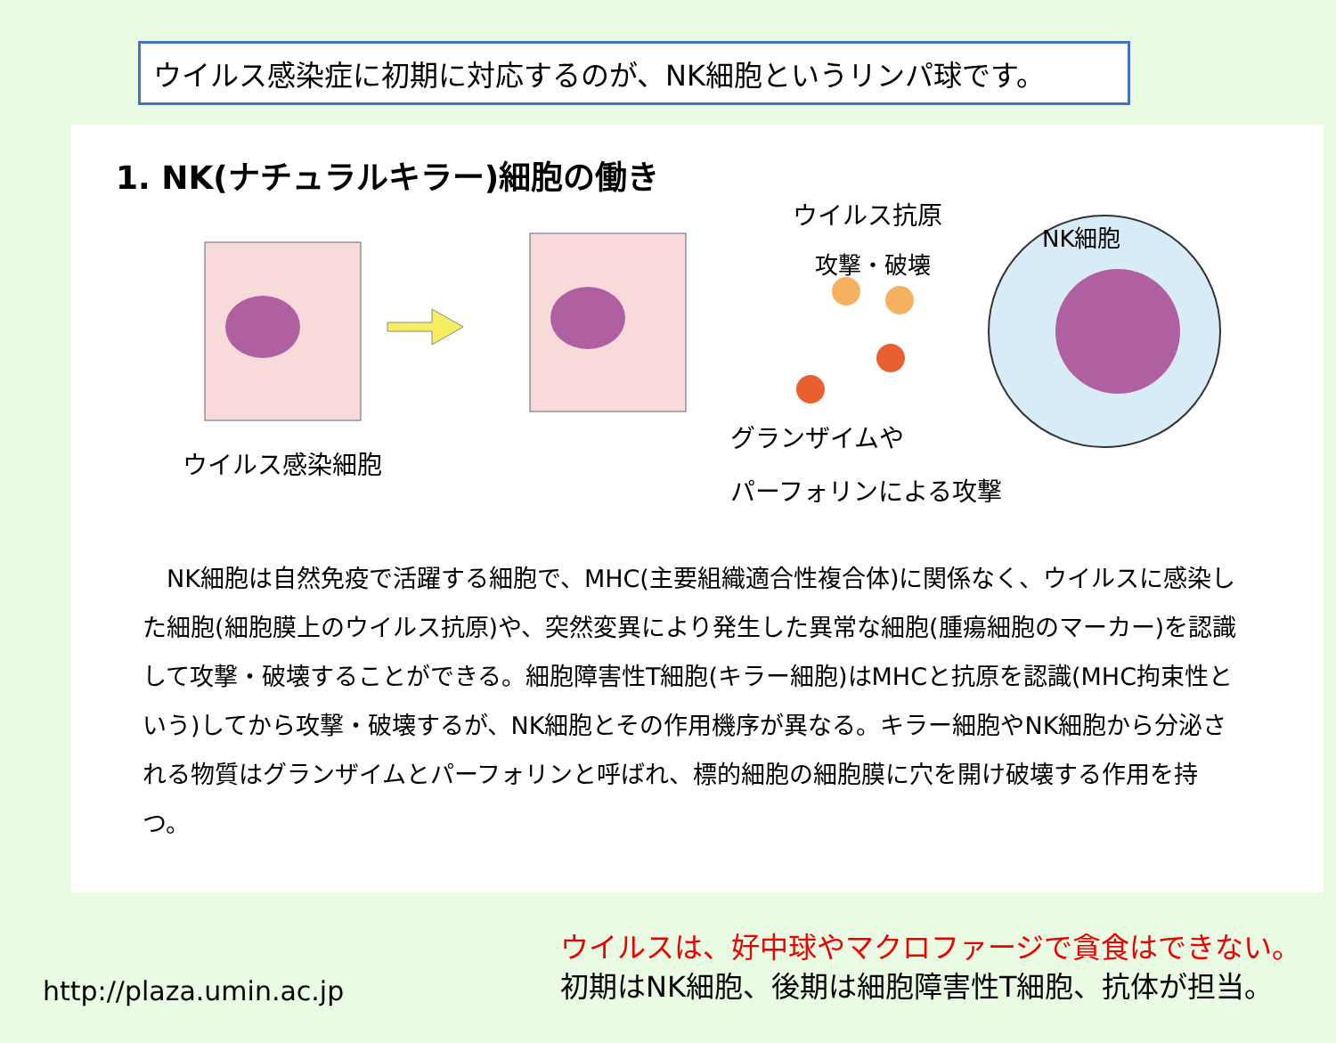ウイルス感染症に初期に対応するのが、NK細胞というリンパ球です。
1. NK(ナチュラルキラー)細胞の働き
ウイルス抗原
NK細胞
攻撃・破壊
ウイルス感染細胞
グランザイムや
パーフォリンによる攻撃
　NK細胞は自然免疫で活躍する細胞で、MHC(主要組織適合性複合体)に関係なく、ウイルスに感染した細胞(細胞膜上のウイルス抗原)や、突然変異により発生した異常な細胞(腫瘍細胞のマーカー)を認識して攻撃・破壊することができる。細胞障害性T細胞(キラー細胞)はMHCと抗原を認識(MHC拘束性という)してから攻撃・破壊するが、NK細胞とその作用機序が異なる。キラー細胞やNK細胞から分泌される物質はグランザイムとパーフォリンと呼ばれ、標的細胞の細胞膜に穴を開け破壊する作用を持つ。
http://plaza.umin.ac.jp
ウイルスは、好中球やマクロファージで貪食はできない。
初期はNK細胞、後期は細胞障害性T細胞、抗体が担当。